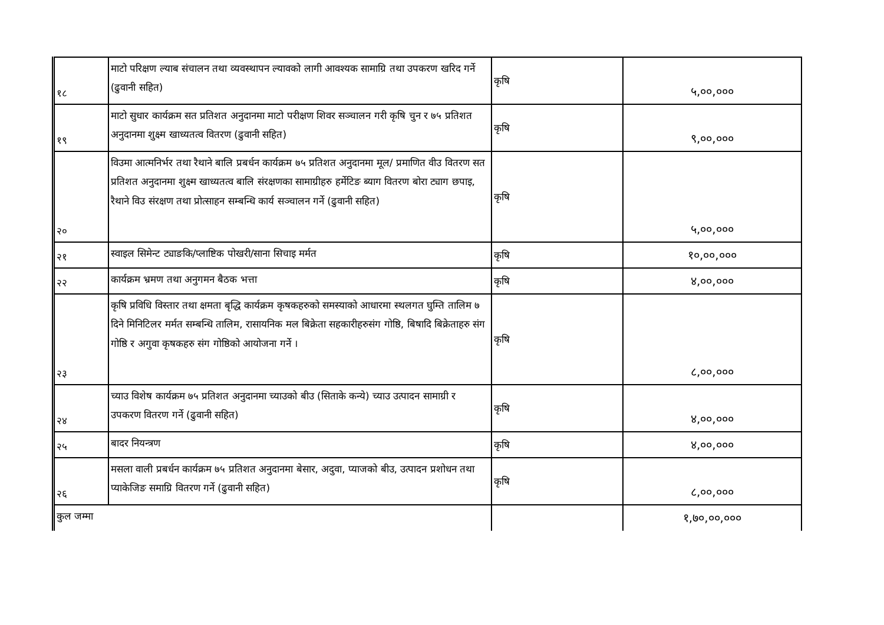| १८ | माटो परिक्षण ल्याब संचालन तथा व्यवस्थापन ल्यावको लागी आवश्यक सामाग्रि तथा उपकरण खरिद गर्ने (ढुवानी सहित) | कृषि | ५,००,००० |
| १९ | माटो सुधार कार्यक्रम सत प्रतिशत अनुदानमा माटो परीक्षण शिवर सञ्चालन गरी कृषि चुन र ७५ प्रतिशत अनुदानमा शुक्ष्म खाध्यतत्व वितरण (ढुवानी सहित) | कृषि | ९,००,००० |
| २० | विउमा आत्मनिर्भर तथा रैथाने बालि प्रबर्धन कार्यक्रम ७५ प्रतिशत अनुदानमा मूल/ प्रमाणित वीउ वितरण सत प्रतिशत अनुदानमा शुक्ष्म खाध्यतत्व बालि संरक्षणका सामाग्रीहरु हर्मेटिङ ब्याग वितरण बोरा ट्याग छपाइ, रैथाने विउ संरक्षण तथा प्रोत्साहन सम्बन्धि कार्य सञ्चालन गर्ने (ढुवानी सहित) | कृषि | ५,००,००० |
| २१ | स्वाइल सिमेन्ट ट्याङकि/प्लाष्टिक पोखरी/साना सिचाइ मर्मत | कृषि | १०,००,००० |
| २२ | कार्यक्रम भ्रमण तथा अनुगमन बैठक भत्ता | कृषि | ४,००,००० |
| २३ | कृषि प्रविधि विस्तार तथा क्षमता बृद्धि कार्यक्रम कृषकहरुको समस्याको आधारमा स्थलगत घुम्ति तालिम ७ दिने मिनिटिलर मर्मत सम्बन्धि तालिम, रासायनिक मल बिक्रेता सहकारीहरुसंग गोष्ठि, बिषादि बिक्रेताहरु संग गोष्ठि र अगुवा कृषकहरु संग गोष्ठिको आयोजना गर्ने । | कृषि | ८,००,००० |
| २४ | च्याउ विशेष कार्यक्रम ७५ प्रतिशत अनुदानमा च्याउको बीउ (सिताके कन्ये) च्याउ उत्पादन सामाग्री र उपकरण वितरण गर्ने (ढुवानी सहित) | कृषि | ४,००,००० |
| २५ | बादर नियन्त्रण | कृषि | ४,००,००० |
| २६ | मसला वाली प्रबर्धन कार्यक्रम ७५ प्रतिशत अनुदानमा बेसार, अदुवा, प्याजको बीउ, उत्पादन प्रशोधन तथा प्याकेजिङ समाग्रि वितरण गर्ने (ढुवानी सहित) | कृषि | ८,००,००० |
| कुल जम्मा | | | १,७०,००,००० |